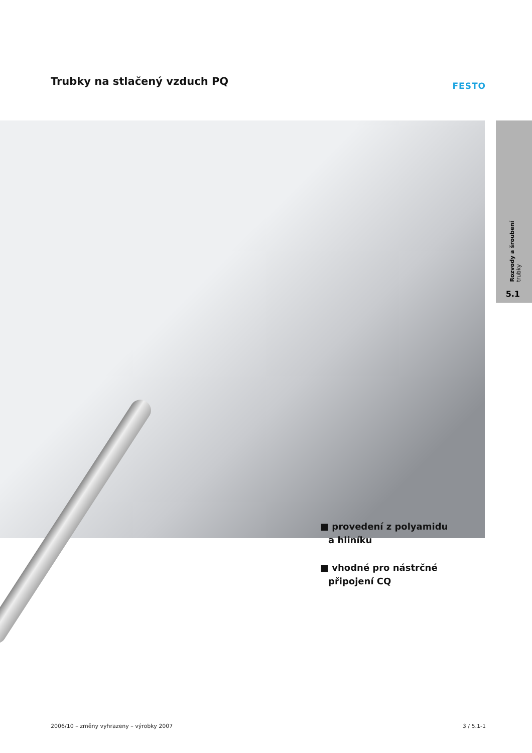Trubky na stlačený vzduch PQ FESTO
Rozvody a šroubení
trubky
5.1
■ provedení z polyamidu
a hliníku
■ vhodné pro nástrčné
připojení CQ
2006/10 – změny vyhrazeny – výrobky 2007 3 / 5.1-1